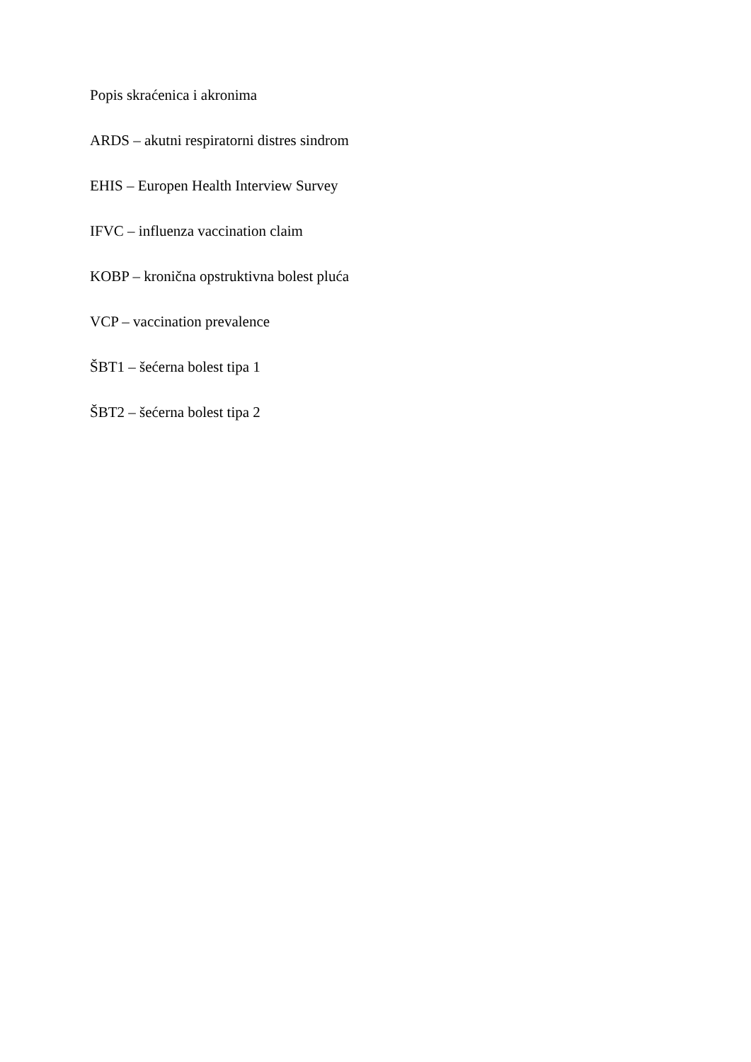Popis skraćenica i akronima
ARDS – akutni respiratorni distres sindrom
EHIS – Europen Health Interview Survey
IFVC – influenza vaccination claim
KOBP – kronična opstruktivna bolest pluća
VCP – vaccination prevalence
ŠBT1 – šećerna bolest tipa 1
ŠBT2 – šećerna bolest tipa 2